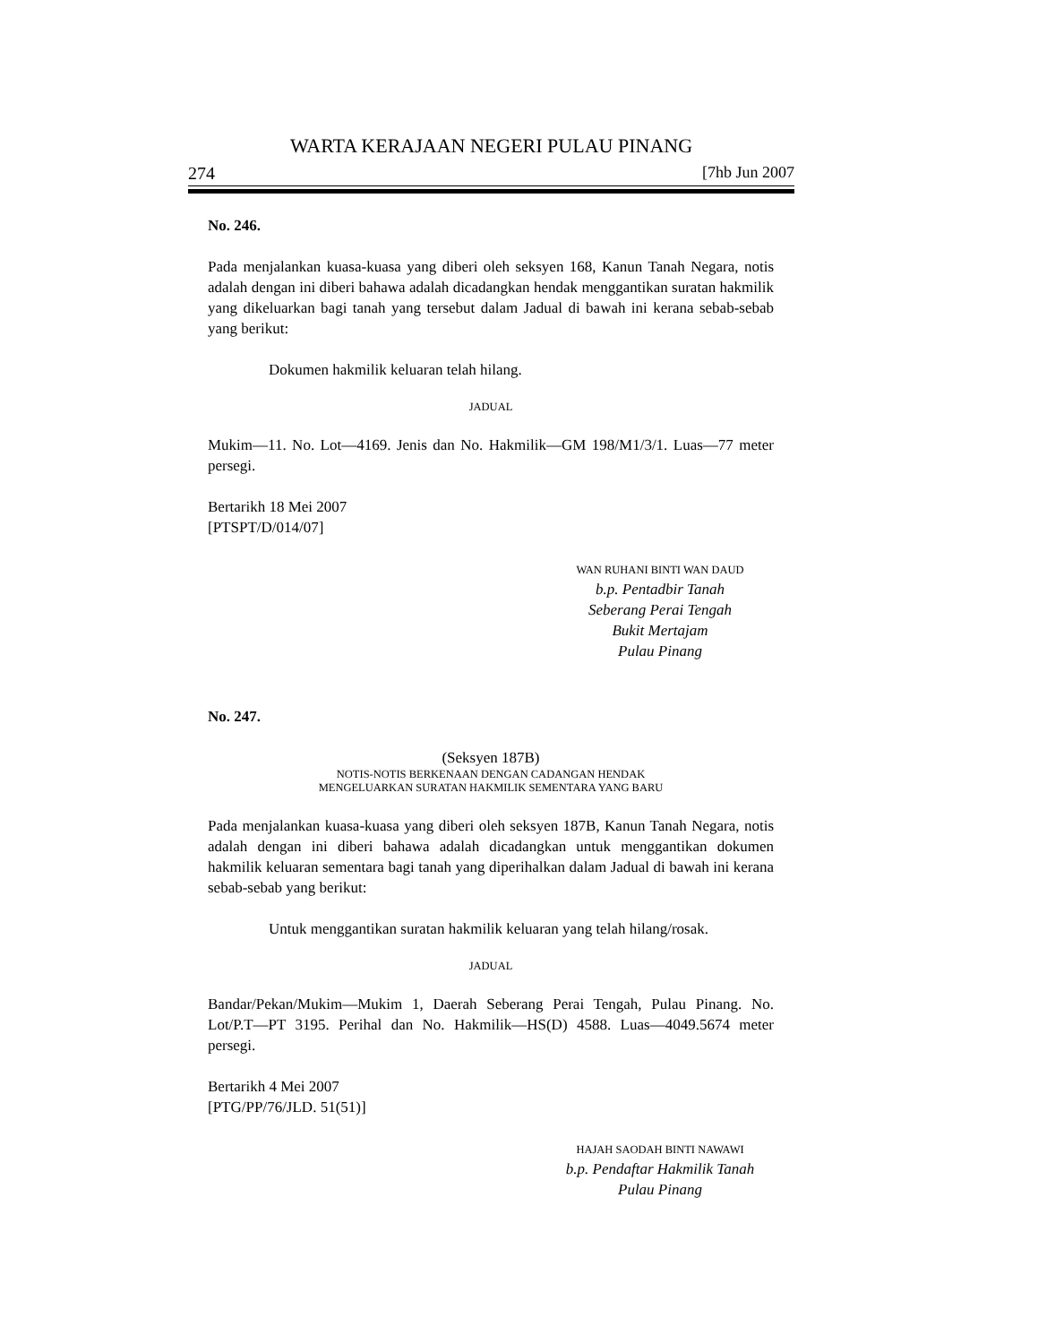WARTA KERAJAAN NEGERI PULAU PINANG
274 [7hb Jun 2007
No. 246.
Pada menjalankan kuasa-kuasa yang diberi oleh seksyen 168, Kanun Tanah Negara, notis adalah dengan ini diberi bahawa adalah dicadangkan hendak menggantikan suratan hakmilik yang dikeluarkan bagi tanah yang tersebut dalam Jadual di bawah ini kerana sebab-sebab yang berikut:
Dokumen hakmilik keluaran telah hilang.
JADUAL
Mukim—11. No. Lot—4169. Jenis dan No. Hakmilik—GM 198/M1/3/1. Luas—77 meter persegi.
Bertarikh 18 Mei 2007
[PTSPT/D/014/07]
WAN RUHANI BINTI WAN DAUD
b.p. Pentadbir Tanah
Seberang Perai Tengah
Bukit Mertajam
Pulau Pinang
No. 247.
(Seksyen 187B)
NOTIS-NOTIS BERKENAAN DENGAN CADANGAN HENDAK
MENGELUARKAN SURATAN HAKMILIK SEMENTARA YANG BARU
Pada menjalankan kuasa-kuasa yang diberi oleh seksyen 187B, Kanun Tanah Negara, notis adalah dengan ini diberi bahawa adalah dicadangkan untuk menggantikan dokumen hakmilik keluaran sementara bagi tanah yang diperihalkan dalam Jadual di bawah ini kerana sebab-sebab yang berikut:
Untuk menggantikan suratan hakmilik keluaran yang telah hilang/rosak.
JADUAL
Bandar/Pekan/Mukim—Mukim 1, Daerah Seberang Perai Tengah, Pulau Pinang. No. Lot/P.T—PT 3195. Perihal dan No. Hakmilik—HS(D) 4588. Luas—4049.5674 meter persegi.
Bertarikh 4 Mei 2007
[PTG/PP/76/JLD. 51(51)]
HAJAH SAODAH BINTI NAWAWI
b.p. Pendaftar Hakmilik Tanah
Pulau Pinang